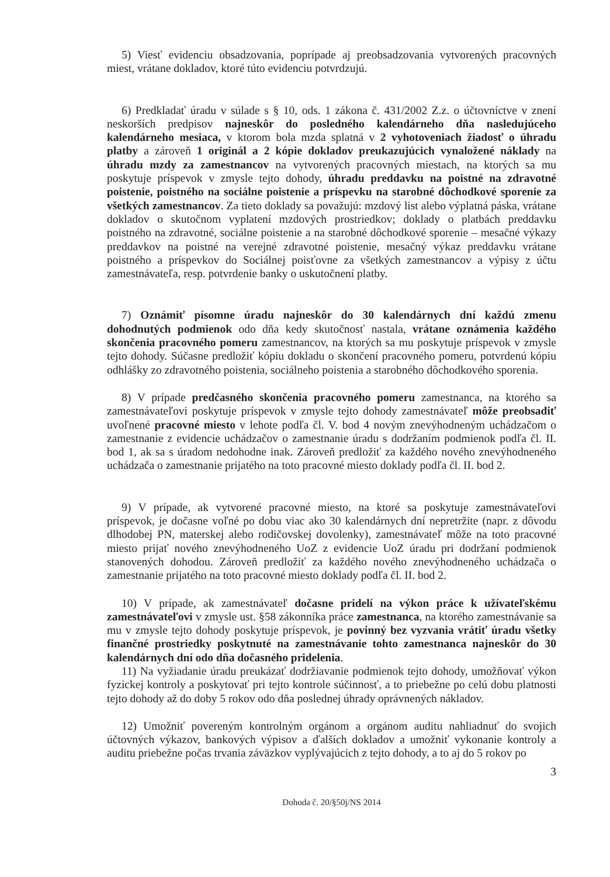5) Viesť evidenciu obsadzovania, poprípade aj preobsadzovania vytvorených pracovných miest, vrátane dokladov, ktoré túto evidenciu potvrdzujú.
6) Predkladať úradu v súlade s § 10, ods. 1 zákona č. 431/2002 Z.z. o účtovníctve v znení neskorších predpisov najneskôr do posledného kalendárneho dňa nasledujúceho kalendárneho mesiaca, v ktorom bola mzda splatná v 2 vyhotoveniach žiadosť o úhradu platby a zároveň 1 originál a 2 kópie dokladov preukazujúcich vynaložené náklady na úhradu mzdy za zamestnancov na vytvorených pracovných miestach, na ktorých sa mu poskytuje príspevok v zmysle tejto dohody, úhradu preddavku na poistné na zdravotné poistenie, poistného na sociálne poistenie a príspevku na starobné dôchodkové sporenie za všetkých zamestnancov. Za tieto doklady sa považujú: mzdový list alebo výplatná páska, vrátane dokladov o skutočnom vyplatení mzdových prostriedkov; doklady o platbách preddavku poistného na zdravotné, sociálne poistenie a na starobné dôchodkové sporenie – mesačné výkazy preddavkov na poistné na verejné zdravotné poistenie, mesačný výkaz preddavku vrátane poistného a príspevkov do Sociálnej poisťovne za všetkých zamestnancov a výpisy z účtu zamestnávateľa, resp. potvrdenie banky o uskutočnení platby.
7) Oznámiť písomne úradu najneskôr do 30 kalendárnych dní každú zmenu dohodnutých podmienok odo dňa kedy skutočnosť nastala, vrátane oznámenia každého skončenia pracovného pomeru zamestnancov, na ktorých sa mu poskytuje príspevok v zmysle tejto dohody. Súčasne predložiť kópiu dokladu o skončení pracovného pomeru, potvrdenú kópiu odhlášky zo zdravotného poistenia, sociálneho poistenia a starobného dôchodkového sporenia.
8) V prípade predčasného skončenia pracovného pomeru zamestnanca, na ktorého sa zamestnávateľovi poskytuje príspevok v zmysle tejto dohody zamestnávateľ môže preobsadiť uvoľnené pracovné miesto v lehote podľa čl. V. bod 4 novým znevýhodneným uchádzačom o zamestnanie z evidencie uchádzačov o zamestnanie úradu s dodržaním podmienok podľa čl. II. bod 1, ak sa s úradom nedohodne inak. Zároveň predložiť za každého nového znevýhodneného uchádzača o zamestnanie prijatého na toto pracovné miesto doklady podľa čl. II. bod 2.
9) V prípade, ak vytvorené pracovné miesto, na ktoré sa poskytuje zamestnávateľovi príspevok, je dočasne voľné po dobu viac ako 30 kalendárnych dní nepretržite (napr. z dôvodu dlhodobej PN, materskej alebo rodičovskej dovolenky), zamestnávateľ môže na toto pracovné miesto prijať nového znevýhodneného UoZ z evidencie UoZ úradu pri dodržaní podmienok stanovených dohodou. Zároveň predložiť za každého nového znevýhodneného uchádzača o zamestnanie prijatého na toto pracovné miesto doklady podľa čl. II. bod 2.
10) V prípade, ak zamestnávateľ dočasne pridelí na výkon práce k užívateľskému zamestnávateľovi v zmysle ust. §58 zákonníka práce zamestnanca, na ktorého zamestnávanie sa mu v zmysle tejto dohody poskytuje príspevok, je povinný bez vyzvania vrátiť úradu všetky finančné prostriedky poskytnuté na zamestnávanie tohto zamestnanca najneskôr do 30 kalendárnych dní odo dňa dočasného pridelenia.
11) Na vyžiadanie úradu preukázať dodržiavanie podmienok tejto dohody, umožňovať výkon fyzickej kontroly a poskytovať pri tejto kontrole súčinnosť, a to priebežne po celú dobu platnosti tejto dohody až do doby 5 rokov odo dňa poslednej úhrady oprávnených nákladov.
12) Umožniť povereným kontrolným orgánom a orgánom auditu nahliadnuť do svojich účtovných výkazov, bankových výpisov a ďalších dokladov a umožniť vykonanie kontroly a auditu priebežne počas trvania záväzkov vyplývajúcich z tejto dohody, a to aj do 5 rokov po
3
Dohoda č. 20/§50j/NS 2014